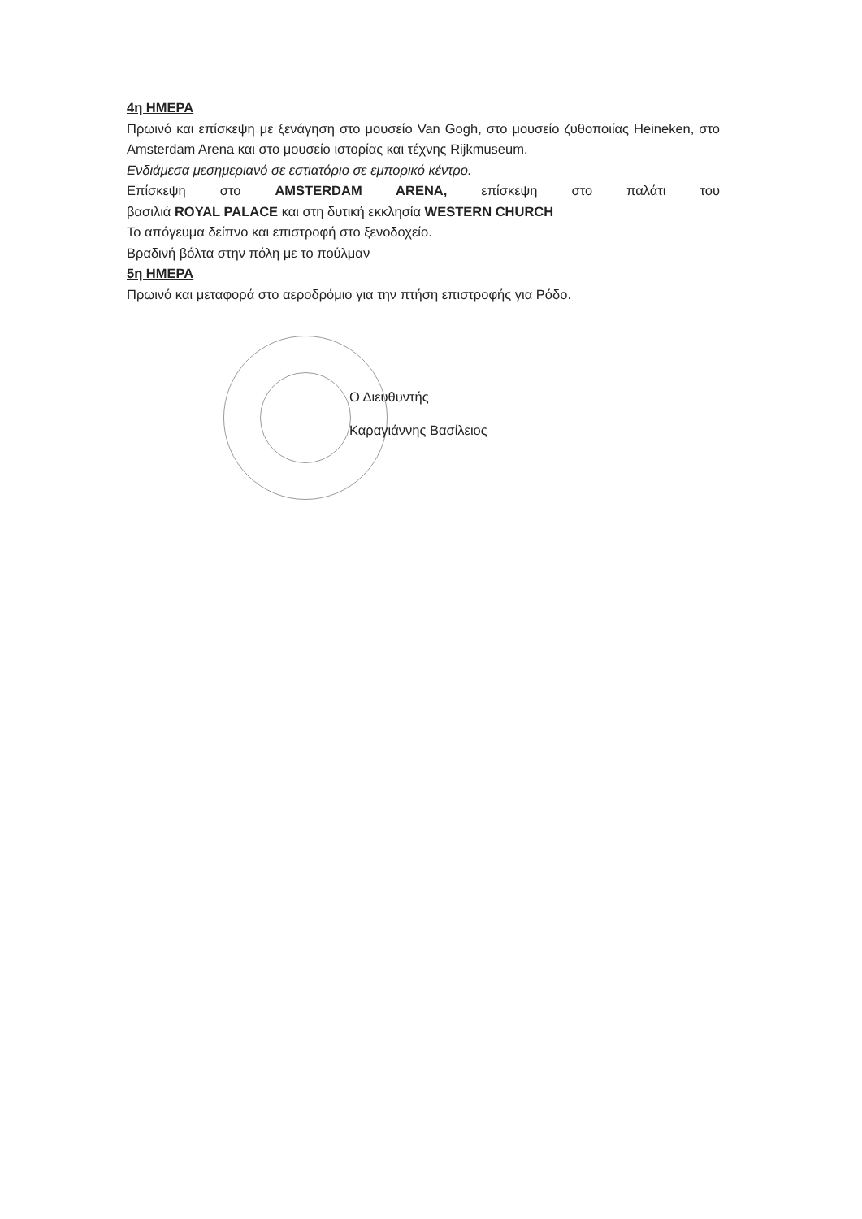4η ΗΜΕΡΑ
Πρωινό και επίσκεψη με ξενάγηση στο μουσείο Van Gogh, στο μουσείο ζυθοποιίας Heineken, στο Amsterdam Arena και στο μουσείο ιστορίας και τέχνης Rijkmuseum.
Ενδιάμεσα μεσημεριανό σε εστιατόριο σε εμπορικό κέντρο.
Επίσκεψη στο AMSTERDAM ARENA, επίσκεψη στο παλάτι του
βασιλιά ROYAL PALACE και στη δυτική εκκλησία WESTERN CHURCH
Το απόγευμα δείπνο και επιστροφή στο ξενοδοχείο.
Βραδινή βόλτα στην πόλη με το πούλμαν
5η ΗΜΕΡΑ
Πρωινό και μεταφορά στο αεροδρόμιο για την πτήση επιστροφής για Ρόδο.
Ο Διευθυντής
Καραγιάννης Βασίλειος